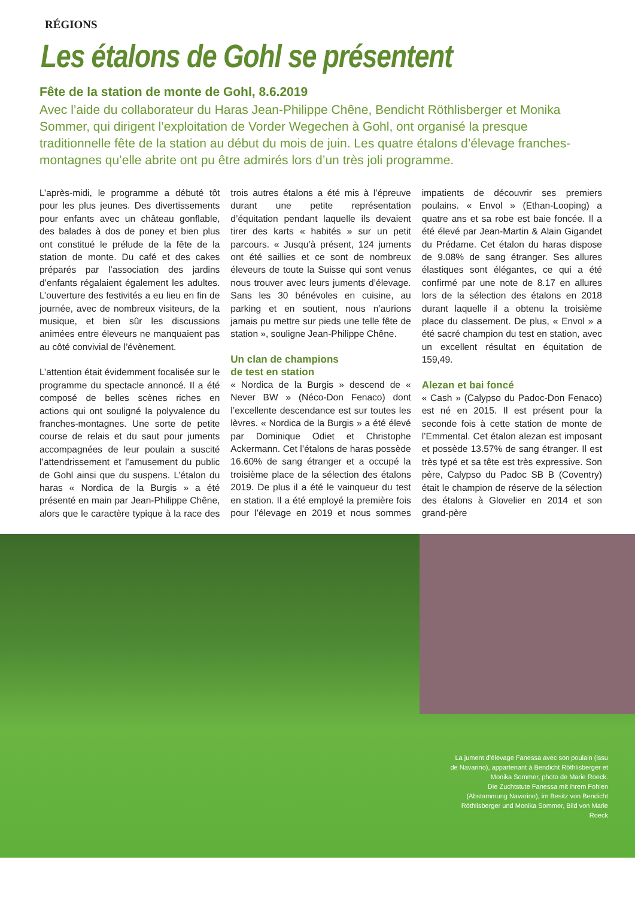RÉGIONS
Les étalons de Gohl se présentent
Fête de la station de monte de Gohl, 8.6.2019
Avec l’aide du collaborateur du Haras Jean-Philippe Chêne, Bendicht Röthlisberger et Monika Sommer, qui dirigent l’exploitation de Vorder Wegechen à Gohl, ont organisé la presque traditionnelle fête de la station au début du mois de juin. Les quatre étalons d’élevage franches-montagnes qu’elle abrite ont pu être admirés lors d’un très joli programme.
L’après-midi, le programme a débuté tôt pour les plus jeunes. Des divertissements pour enfants avec un château gonflable, des balades à dos de poney et bien plus ont constitué le prélude de la fête de la station de monte. Du café et des cakes préparés par l’association des jardins d’enfants régalaient également les adultes. L’ouverture des festivités a eu lieu en fin de journée, avec de nombreux visiteurs, de la musique, et bien sûr les discussions animées entre éleveurs ne manquaient pas au côté convivial de l’évènement.
L’attention était évidemment focalisée sur le programme du spectacle annoncé. Il a été composé de belles scènes riches en actions qui ont souligné la polyvalence du franches-montagnes. Une sorte de petite course de relais et du saut pour juments accompagnées de leur poulain a suscité l’attendrissement et l’amusement du public de Gohl ainsi que du suspens. L’étalon du haras « Nordica de la Burgis » a été présenté en main par Jean-Philippe Chêne, alors que le caractère typique à la race des trois autres étalons a été mis à l’épreuve durant une petite représentation d’équitation pendant laquelle ils devaient tirer des karts « habités » sur un petit parcours. « Jusqu’à présent, 124 juments ont été saillies et ce sont de nombreux éleveurs de toute la Suisse qui sont venus nous trouver avec leurs juments d’élevage. Sans les 30 bénévoles en cuisine, au parking et en soutient, nous n’aurions jamais pu mettre sur pieds une telle fête de station », souligne Jean-Philippe Chêne.
Un clan de champions
de test en station
« Nordica de la Burgis » descend de « Never BW » (Néco-Don Fenaco) dont l’excellente descendance est sur toutes les lèvres. « Nordica de la Burgis » a été élevé par Dominique Odiet et Christophe Ackermann. Cet l’étalons de haras possède 16.60% de sang étranger et a occupé la troisième place de la sélection des étalons 2019. De plus il a été le vainqueur du test en station. Il a été employé la première fois pour l’élevage en 2019 et nous sommes impatients de découvrir ses premiers poulains. « Envol » (Ethan-Looping) a quatre ans et sa robe est baie foncée. Il a été élevé par Jean-Martin & Alain Gigandet du Prédame. Cet étalon du haras dispose de 9.08% de sang étranger. Ses allures élastiques sont élégantes, ce qui a été confirmé par une note de 8.17 en allures lors de la sélection des étalons en 2018 durant laquelle il a obtenu la troisième place du classement. De plus, « Envol » a été sacré champion du test en station, avec un excellent résultat en équitation de 159,49.
Alezan et bai foncé
« Cash » (Calypso du Padoc-Don Fenaco) est né en 2015. Il est présent pour la seconde fois à cette station de monte de l’Emmental. Cet étalon alezan est imposant et possède 13.57% de sang étranger. Il est très typé et sa tête est très expressive. Son père, Calypso du Padoc SB B (Coventry) était le champion de réserve de la sélection des étalons à Glovelier en 2014 et son grand-père
La jument d’élevage Fanessa avec son poulain (issu de Navarino), appartenant à Bendicht Röthlisberger et Monika Sommer, photo de Marie Roeck.
Die Zuchtstute Fanessa mit ihrem Fohlen (Abstammung Navarino), im Besitz von Bendicht Röthlisberger und Monika Sommer, Bild von Marie Roeck